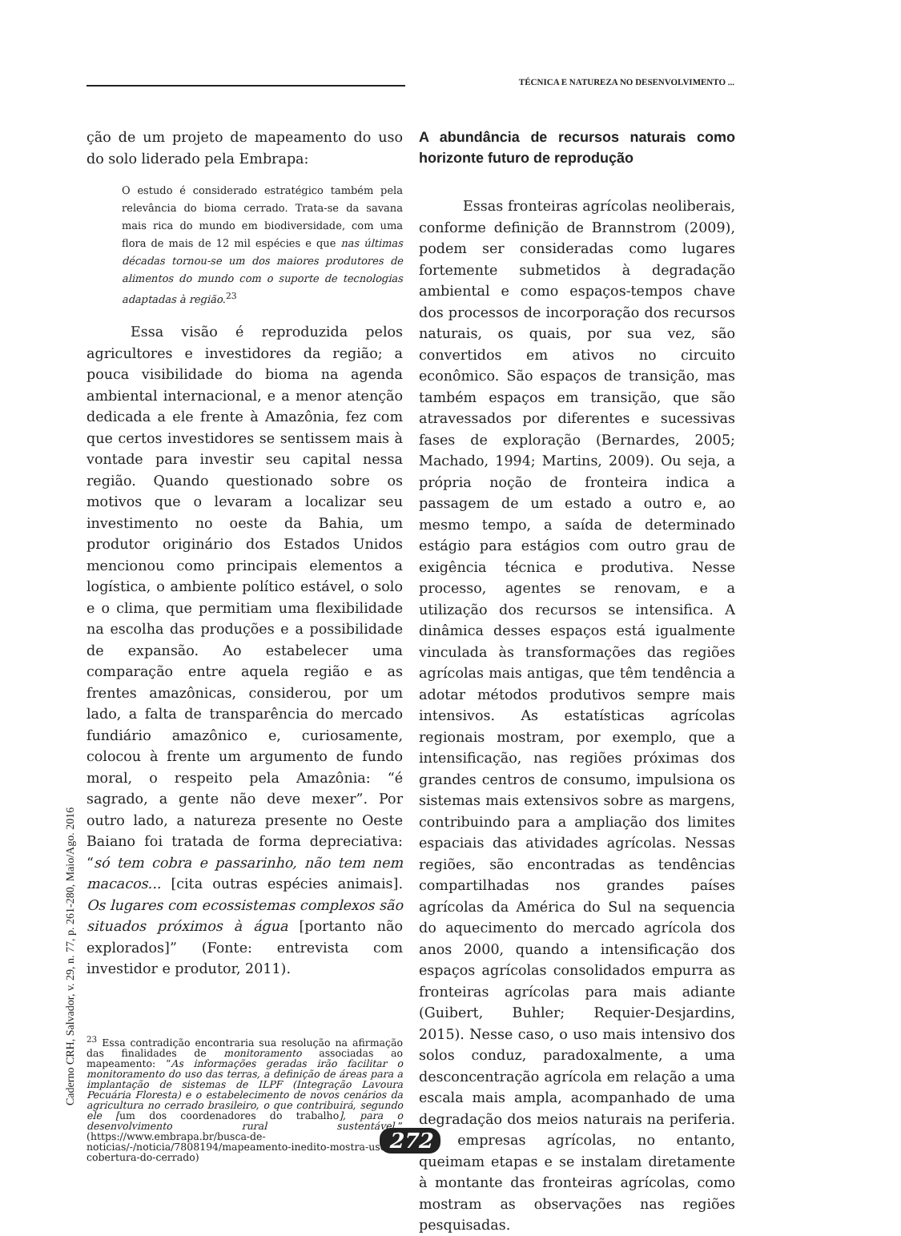TÉCNICA E NATUREZA NO DESENVOLVIMENTO ...
ção de um projeto de mapeamento do uso do solo liderado pela Embrapa:
O estudo é considerado estratégico também pela relevância do bioma cerrado. Trata-se da savana mais rica do mundo em biodiversidade, com uma flora de mais de 12 mil espécies e que nas últimas décadas tornou-se um dos maiores produtores de alimentos do mundo com o suporte de tecnologias adaptadas à região.<sup>23</sup>
Essa visão é reproduzida pelos agricultores e investidores da região; a pouca visibilidade do bioma na agenda ambiental internacional, e a menor atenção dedicada a ele frente à Amazônia, fez com que certos investidores se sentissem mais à vontade para investir seu capital nessa região. Quando questionado sobre os motivos que o levaram a localizar seu investimento no oeste da Bahia, um produtor originário dos Estados Unidos mencionou como principais elementos a logística, o ambiente político estável, o solo e o clima, que permitiam uma flexibilidade na escolha das produções e a possibilidade de expansão. Ao estabelecer uma comparação entre aquela região e as frentes amazônicas, considerou, por um lado, a falta de transparência do mercado fundiário amazônico e, curiosamente, colocou à frente um argumento de fundo moral, o respeito pela Amazônia: “é sagrado, a gente não deve mexer”. Por outro lado, a natureza presente no Oeste Baiano foi tratada de forma depreciativa: “só tem cobra e passarinho, não tem nem macacos... [cita outras espécies animais]. Os lugares com ecossistemas complexos são situados próximos à água [portanto não explorados]” (Fonte: entrevista com investidor e produtor, 2011).
<sup>23</sup> Essa contradição encontraria sua resolução na afirmação das finalidades de monitoramento associadas ao mapeamento: “As informações geradas irão facilitar o monitoramento do uso das terras, a definição de áreas para a implantação de sistemas de ILPF (Integração Lavoura Pecuária Floresta) e o estabelecimento de novos cenários da agricultura no cerrado brasileiro, o que contribuirá, segundo ele [um dos coordenadores do trabalho], para o desenvolvimento rural sustentável.” (https://www.embrapa.br/busca-de-noticias/-/noticia/7808194/mapeamento-inedito-mostra-uso-e-cobertura-do-cerrado)
A abundância de recursos naturais como horizonte futuro de reprodução
Essas fronteiras agrícolas neoliberais, conforme definição de Brannstrom (2009), podem ser consideradas como lugares fortemente submetidos à degradação ambiental e como espaços-tempos chave dos processos de incorporação dos recursos naturais, os quais, por sua vez, são convertidos em ativos no circuito econômico. São espaços de transição, mas também espaços em transição, que são atravessados por diferentes e sucessivas fases de exploração (Bernardes, 2005; Machado, 1994; Martins, 2009). Ou seja, a própria noção de fronteira indica a passagem de um estado a outro e, ao mesmo tempo, a saída de determinado estágio para estágios com outro grau de exigência técnica e produtiva. Nesse processo, agentes se renovam, e a utilização dos recursos se intensifica. A dinâmica desses espaços está igualmente vinculada às transformações das regiões agrícolas mais antigas, que têm tendência a adotar métodos produtivos sempre mais intensivos. As estatísticas agrícolas regionais mostram, por exemplo, que a intensificação, nas regiões próximas dos grandes centros de consumo, impulsiona os sistemas mais extensivos sobre as margens, contribuindo para a ampliação dos limites espaciais das atividades agrícolas. Nessas regiões, são encontradas as tendências compartilhadas nos grandes países agrícolas da América do Sul na sequencia do aquecimento do mercado agrícola dos anos 2000, quando a intensificação dos espaços agrícolas consolidados empurra as fronteiras agrícolas para mais adiante (Guibert, Buhler; Requier-Desjardins, 2015). Nesse caso, o uso mais intensivo dos solos conduz, paradoxalmente, a uma desconcentração agrícola em relação a uma escala mais ampla, acompanhado de uma degradação dos meios naturais na periferia. As empresas agrícolas, no entanto, queimam etapas e se instalam diretamente à montante das fronteiras agrícolas, como mostram as observações nas regiões pesquisadas.
Caderno CRH, Salvador, v. 29, n. 77, p. 261-280, Maio/Ago. 2016
272